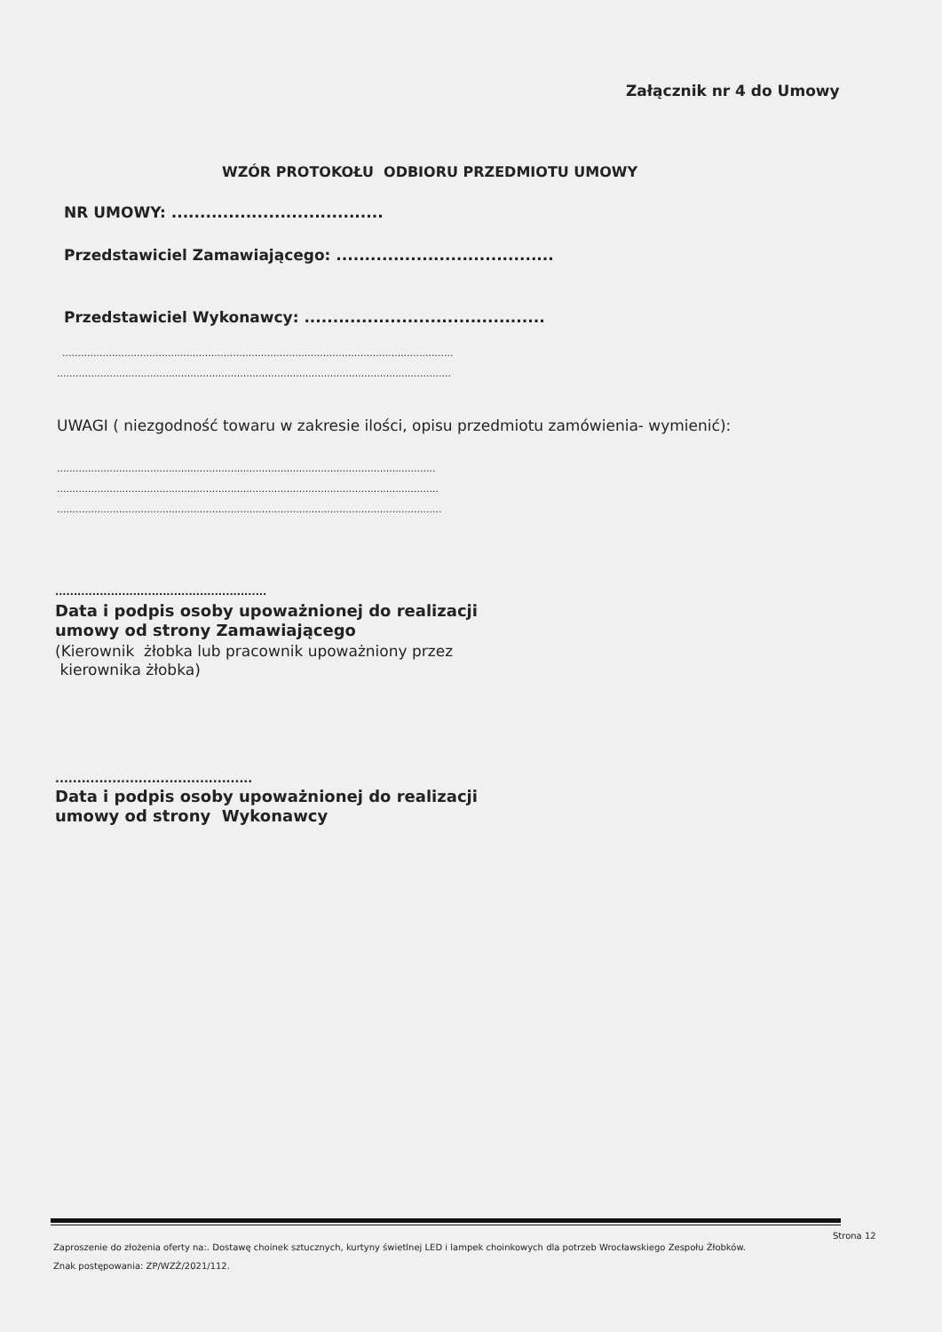Załącznik nr 4 do Umowy
WZÓR PROTOKOŁU ODBIORU PRZEDMIOTU UMOWY
NR UMOWY: .....................................
Przedstawiciel Zamawiającego: ......................................
Przedstawiciel Wykonawcy: ..........................................
..............................................................................................................................
...............................................................................................................................
UWAGI ( niezgodność towaru w zakresie ilości, opisu przedmiotu zamówienia- wymienić):
..........................................................................................................................
...........................................................................................................................
............................................................................................................................
.........................................................
Data i podpis osoby upoważnionej do realizacji
umowy od strony Zamawiającego
(Kierownik żłobka lub pracownik upoważniony przez
kierownika żłobka)
.............................................
Data i podpis osoby upoważnionej do realizacji
umowy od strony Wykonawcy
Strona 12
Zaproszenie do złożenia oferty na:. Dostawę choinek sztucznych, kurtyny świetlnej LED i lampek choinkowych dla potrzeb Wrocławskiego Zespołu Żłobków.
Znak postępowania: ZP/WZŻ/2021/112.